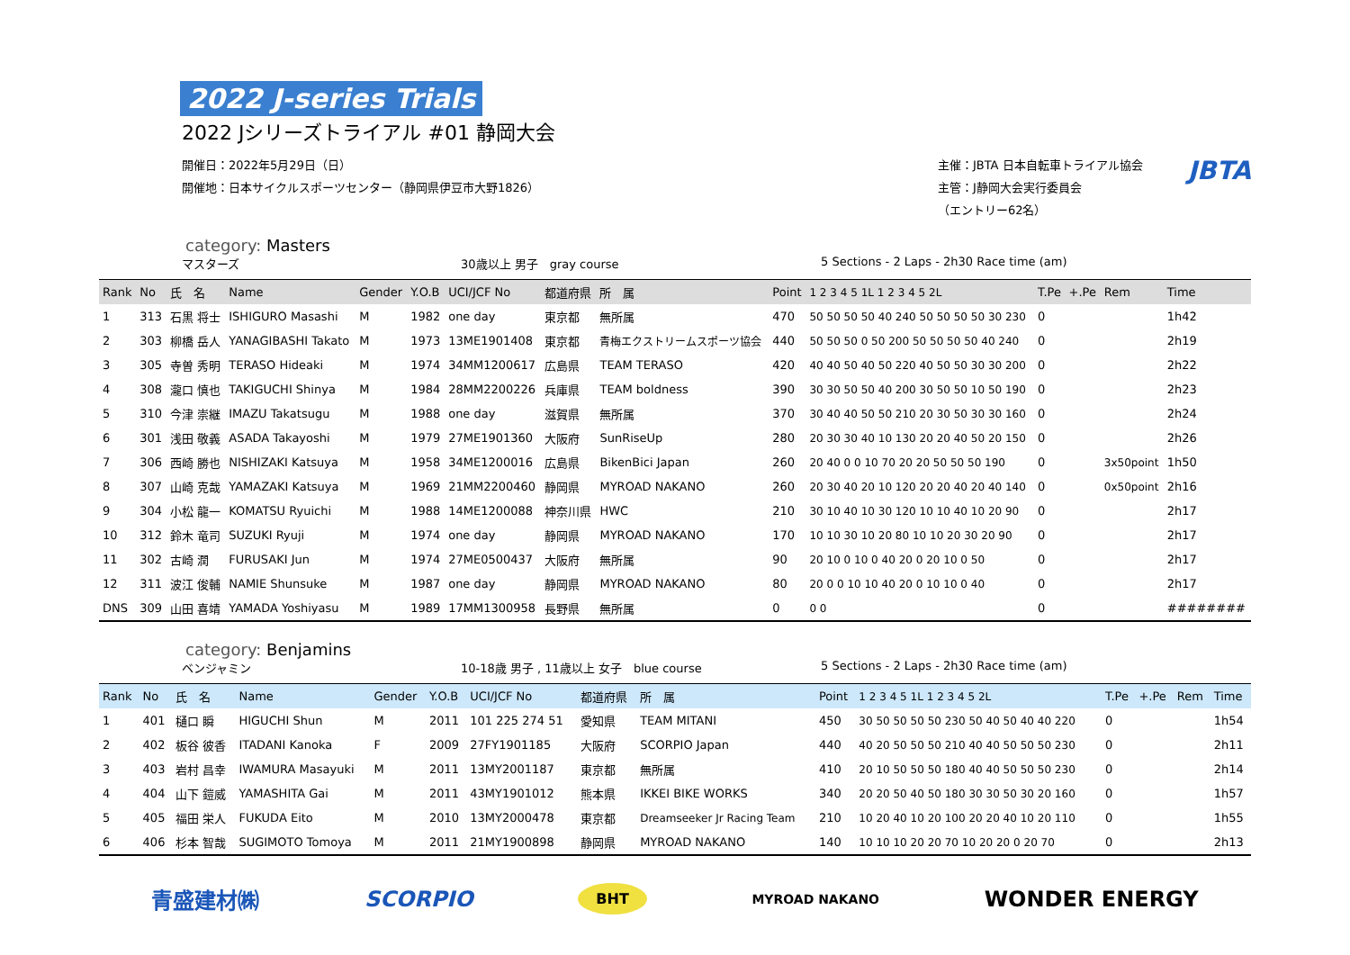2022 J-series Trials
2022 Jシリーズトライアル #01 静岡大会
開催日：2022年5月29日（日）
開催地：日本サイクルスポーツセンター（静岡県伊豆市大野1826）
主催：JBTA 日本自転車トライアル協会
主管：J静岡大会実行委員会
（エントリー62名）
JBTA
category: Masters
マスターズ 30歳以上 男子　gray course 5 Sections - 2 Laps - 2h30 Race time (am)
| Rank | No | 氏 名 | Name | Gender | Y.O.B | UCI/JCF No | 都道府県 | 所 属 | Point | 1 2 3 4 5 1L 1 2 3 4 5 2L | T.Pe | +.Pe | Rem | Time |
| --- | --- | --- | --- | --- | --- | --- | --- | --- | --- | --- | --- | --- | --- | --- |
| 1 | 313 | 石黒 将士 | ISHIGURO Masashi | M | 1982 | one day | 東京都 | 無所属 | 470 | 50 50 50 50 40 240 50 50 50 50 30 230 | 0 | | | 1h42 |
| 2 | 303 | 柳橋 岳人 | YANAGIBASHI Takato | M | 1973 | 13ME1901408 | 東京都 | 青梅エクストリームスポーツ協会 | 440 | 50 50 50 0 50 200 50 50 50 50 40 240 | 0 | | | 2h19 |
| 3 | 305 | 寺曽 秀明 | TERASO Hideaki | M | 1974 | 34MM1200617 | 広島県 | TEAM TERASO | 420 | 40 40 50 40 50 220 40 50 50 30 30 200 | 0 | | | 2h22 |
| 4 | 308 | 瀧口 慎也 | TAKIGUCHI Shinya | M | 1984 | 28MM2200226 | 兵庫県 | TEAM boldness | 390 | 30 30 50 50 40 200 30 50 50 10 50 190 | 0 | | | 2h23 |
| 5 | 310 | 今津 崇継 | IMAZU Takatsugu | M | 1988 | one day | 滋賀県 | 無所属 | 370 | 30 40 40 50 50 210 20 30 50 30 30 160 | 0 | | | 2h24 |
| 6 | 301 | 浅田 敬義 | ASADA Takayoshi | M | 1979 | 27ME1901360 | 大阪府 | SunRiseUp | 280 | 20 30 30 40 10 130 20 20 40 50 20 150 | 0 | | | 2h26 |
| 7 | 306 | 西崎 勝也 | NISHIZAKI Katsuya | M | 1958 | 34ME1200016 | 広島県 | BikenBici Japan | 260 | 20 40 0 0 10 70 20 20 50 50 50 190 | 0 | | 3x50point | 1h50 |
| 8 | 307 | 山崎 克哉 | YAMAZAKI Katsuya | M | 1969 | 21MM2200460 | 静岡県 | MYROAD NAKANO | 260 | 20 30 40 20 10 120 20 20 40 20 40 140 | 0 | | 0x50point | 2h16 |
| 9 | 304 | 小松 龍一 | KOMATSU Ryuichi | M | 1988 | 14ME1200088 | 神奈川県 | HWC | 210 | 30 10 40 10 30 120 10 10 40 10 20 90 | 0 | | | 2h17 |
| 10 | 312 | 鈴木 竜司 | SUZUKI Ryuji | M | 1974 | one day | 静岡県 | MYROAD NAKANO | 170 | 10 10 30 10 20 80 10 10 20 30 20 90 | 0 | | | 2h17 |
| 11 | 302 | 古崎 潤 | FURUSAKI Jun | M | 1974 | 27ME0500437 | 大阪府 | 無所属 | 90 | 20 10 0 10 0 40 20 0 20 10 0 50 | 0 | | | 2h17 |
| 12 | 311 | 波江 俊輔 | NAMIE Shunsuke | M | 1987 | one day | 静岡県 | MYROAD NAKANO | 80 | 20 0 0 10 10 40 20 0 10 10 0 40 | 0 | | | 2h17 |
| DNS | 309 | 山田 喜靖 | YAMADA Yoshiyasu | M | 1989 | 17MM1300958 | 長野県 | 無所属 | 0 | 0 0 | 0 | | | ######## |
category: Benjamins
ベンジャミン 10-18歳 男子 , 11歳以上 女子　blue course 5 Sections - 2 Laps - 2h30 Race time (am)
| Rank | No | 氏 名 | Name | Gender | Y.O.B | UCI/JCF No | 都道府県 | 所 属 | Point | 1 2 3 4 5 1L 1 2 3 4 5 2L | T.Pe | +.Pe | Rem | Time |
| --- | --- | --- | --- | --- | --- | --- | --- | --- | --- | --- | --- | --- | --- | --- |
| 1 | 401 | 樋口 瞬 | HIGUCHI Shun | M | 2011 | 101 225 274 51 | 愛知県 | TEAM MITANI | 450 | 30 50 50 50 50 230 50 40 50 40 40 220 | 0 | | | 1h54 |
| 2 | 402 | 板谷 彼香 | ITADANI Kanoka | F | 2009 | 27FY1901185 | 大阪府 | SCORPIO Japan | 440 | 40 20 50 50 50 210 40 40 50 50 50 230 | 0 | | | 2h11 |
| 3 | 403 | 岩村 昌幸 | IWAMURA Masayuki | M | 2011 | 13MY2001187 | 東京都 | 無所属 | 410 | 20 10 50 50 50 180 40 40 50 50 50 230 | 0 | | | 2h14 |
| 4 | 404 | 山下 鎧威 | YAMASHITA Gai | M | 2011 | 43MY1901012 | 熊本県 | IKKEI BIKE WORKS | 340 | 20 20 50 40 50 180 30 30 50 30 20 160 | 0 | | | 1h57 |
| 5 | 405 | 福田 栄人 | FUKUDA Eito | M | 2010 | 13MY2000478 | 東京都 | Dreamseeker Jr Racing Team | 210 | 10 20 40 10 20 100 20 20 40 10 20 110 | 0 | | | 1h55 |
| 6 | 406 | 杉本 智哉 | SUGIMOTO Tomoya | M | 2011 | 21MY1900898 | 静岡県 | MYROAD NAKANO | 140 | 10 10 10 20 20 70 10 20 20 0 20 70 | 0 | | | 2h13 |
青盛建材㈱ SCORPIO BHT MYROAD NAKANO WONDER ENERGY